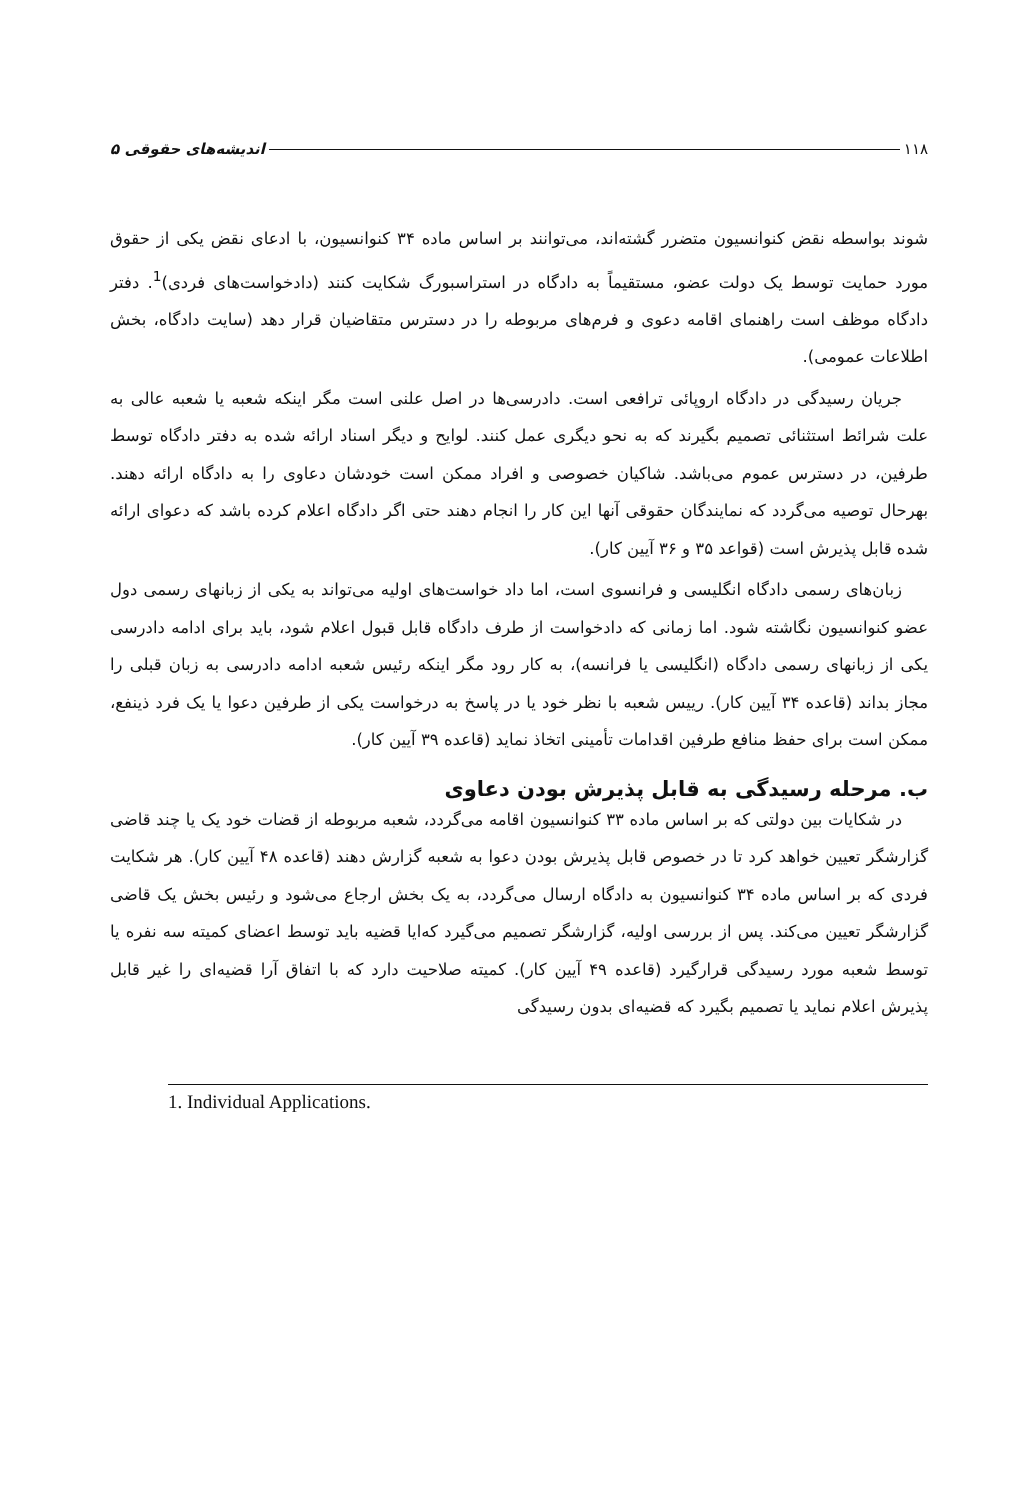۱۱۸ اندیشه‌های حقوقی ۵
شوند بواسطه نقض کنوانسیون متضرر گشته‌اند، می‌توانند بر اساس ماده ۳۴ کنوانسیون، با ادعای نقض یکی از حقوق مورد حمایت توسط یک دولت عضو، مستقیماً به دادگاه در استراسبورگ شکایت کنند (دادخواست‌های فردی)<sup>1</sup>. دفتر دادگاه موظف است راهنمای اقامه دعوی و فرم‌های مربوطه را در دسترس متقاضیان قرار دهد (سایت دادگاه، بخش اطلاعات عمومی).
جریان رسیدگی در دادگاه اروپائی ترافعی است. دادرسی‌ها در اصل علنی است مگر اینکه شعبه یا شعبه عالی به علت شرائط استثنائی تصمیم بگیرند که به نحو دیگری عمل کنند. لوایح و دیگر اسناد ارائه شده به دفتر دادگاه توسط طرفین، در دسترس عموم می‌باشد. شاکیان خصوصی و افراد ممکن است خودشان دعاوی را به دادگاه ارائه دهند. بهرحال توصیه می‌گردد که نمایندگان حقوقی آنها این کار را انجام دهند حتی اگر دادگاه اعلام کرده باشد که دعوای ارائه شده قابل پذیرش است (قواعد ۳۵ و ۳۶ آیین کار).
زبان‌های رسمی دادگاه انگلیسی و فرانسوی است، اما داد خواست‌های اولیه می‌تواند به یکی از زبانهای رسمی دول عضو کنوانسیون نگاشته شود. اما زمانی که دادخواست از طرف دادگاه قابل قبول اعلام شود، باید برای ادامه دادرسی یکی از زبانهای رسمی دادگاه (انگلیسی یا فرانسه)، به کار رود مگر اینکه رئیس شعبه ادامه دادرسی به زبان قبلی را مجاز بداند (قاعده ۳۴ آیین کار). رییس شعبه با نظر خود یا در پاسخ به درخواست یکی از طرفین دعوا یا یک فرد ذینفع، ممکن است برای حفظ منافع طرفین اقدامات تأمینی اتخاذ نماید (قاعده ۳۹ آیین کار).
ب. مرحله رسیدگی به قابل پذیرش بودن دعاوی
در شکایات بین دولتی که بر اساس ماده ۳۳ کنوانسیون اقامه می‌گردد، شعبه مربوطه از قضات خود یک یا چند قاضی گزارشگر تعیین خواهد کرد تا در خصوص قابل پذیرش بودن دعوا به شعبه گزارش دهند (قاعده ۴۸ آیین کار). هر شکایت فردی که بر اساس ماده ۳۴ کنوانسیون به دادگاه ارسال می‌گردد، به یک بخش ارجاع می‌شود و رئیس بخش یک قاضی گزارشگر تعیین می‌کند. پس از بررسی اولیه، گزارشگر تصمیم می‌گیرد که‌ایا قضیه باید توسط اعضای کمیته سه نفره یا توسط شعبه مورد رسیدگی قرارگیرد (قاعده ۴۹ آیین کار). کمیته صلاحیت دارد که با اتفاق آرا قضیه‌ای را غیر قابل پذیرش اعلام نماید یا تصمیم بگیرد که قضیه‌ای بدون رسیدگی
1. Individual Applications.